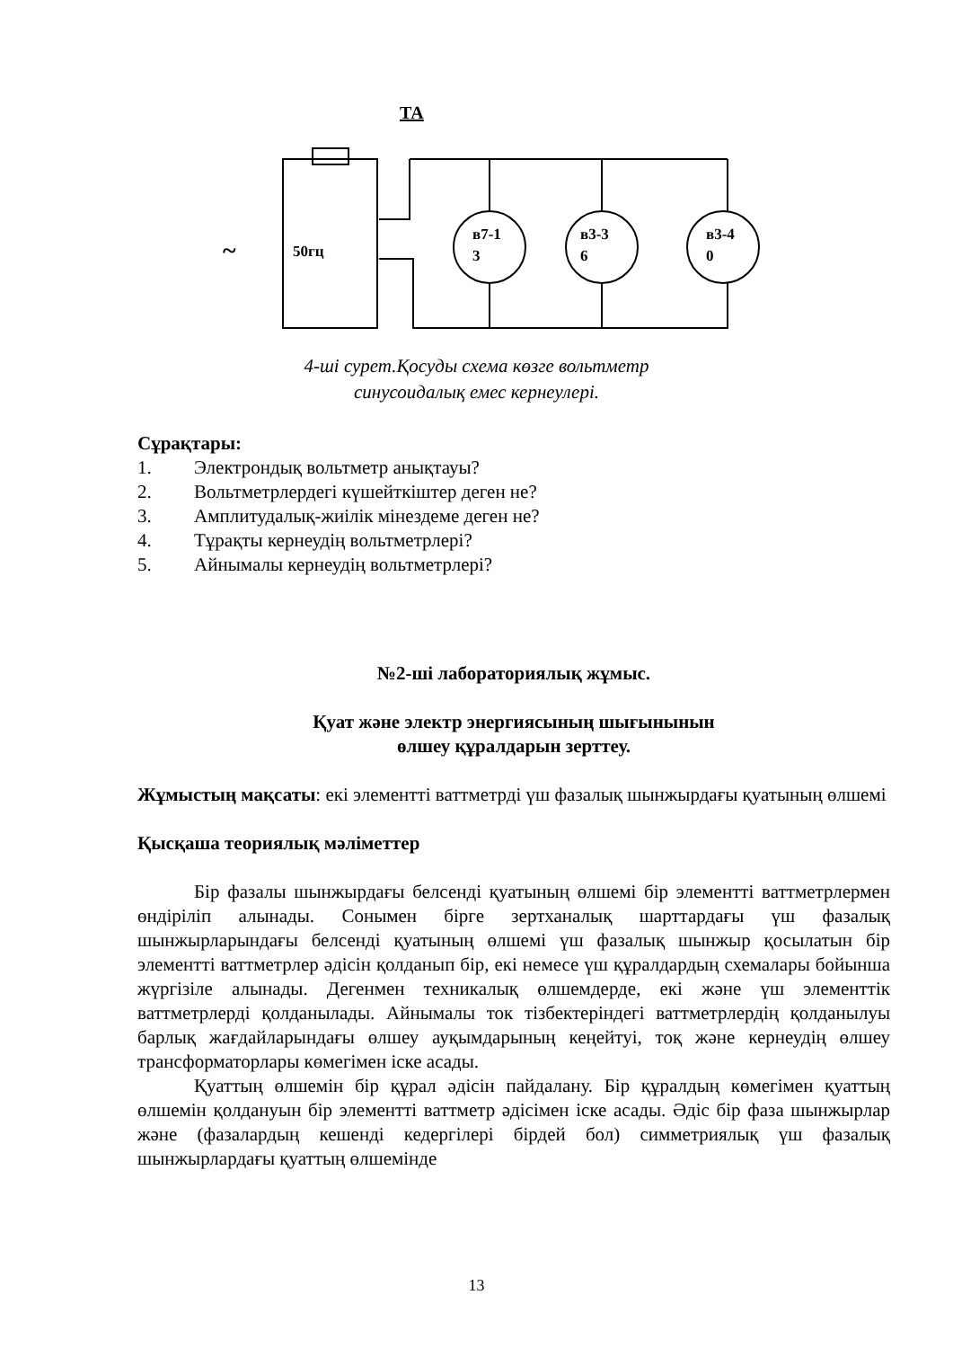ТА
50гц
в7-1
3
в3-3
6
в3-4
0
~
4-ші сурет.Қосуды схема көзге вольтметр
синусоидалық емес кернеулері.
Сұрақтары:
1. Электрондық вольтметр анықтауы?
2. Вольтметрлердегі күшейткіштер деген не?
3. Амплитудалық-жиілік мінездеме деген не?
4. Тұрақты кернеудің вольтметрлері?
5. Айнымалы кернеудің вольтметрлері?
№2-ші лабораториялық жұмыс.
Қуат және электр энергиясының шығынынын
өлшеу құралдарын зерттеу.
Жұмыстың мақсаты: екі элементті ваттметрді үш фазалық шынжырдағы қуатының өлшемі
Қысқаша теориялық мәліметтер
Бір фазалы шынжырдағы белсенді қуатының өлшемі бір элементті ваттметрлермен өндіріліп алынады. Сонымен бірге зертханалық шарттардағы үш фазалық шынжырларындағы белсенді қуатының өлшемі үш фазалық шынжыр қосылатын бір элементті ваттметрлер әдісін қолданып бір, екі немесе үш құралдардың схемалары бойынша жүргізіле алынады. Дегенмен техникалық өлшемдерде, екі және үш элементтік ваттметрлерді қолданылады. Айнымалы ток тізбектеріндегі ваттметрлердің қолданылуы барлық жағдайларындағы өлшеу ауқымдарының кеңейтуі, тоқ және кернеудің өлшеу трансформаторлары көмегімен іске асады.
Қуаттың өлшемін бір құрал әдісін пайдалану. Бір құралдың көмегімен қуаттың өлшемін қолдануын бір элементті ваттметр әдісімен іске асады. Әдіс бір фаза шынжырлар және (фазалардың кешенді кедергілері бірдей бол) симметриялық үш фазалық шынжырлардағы қуаттың өлшемінде
13